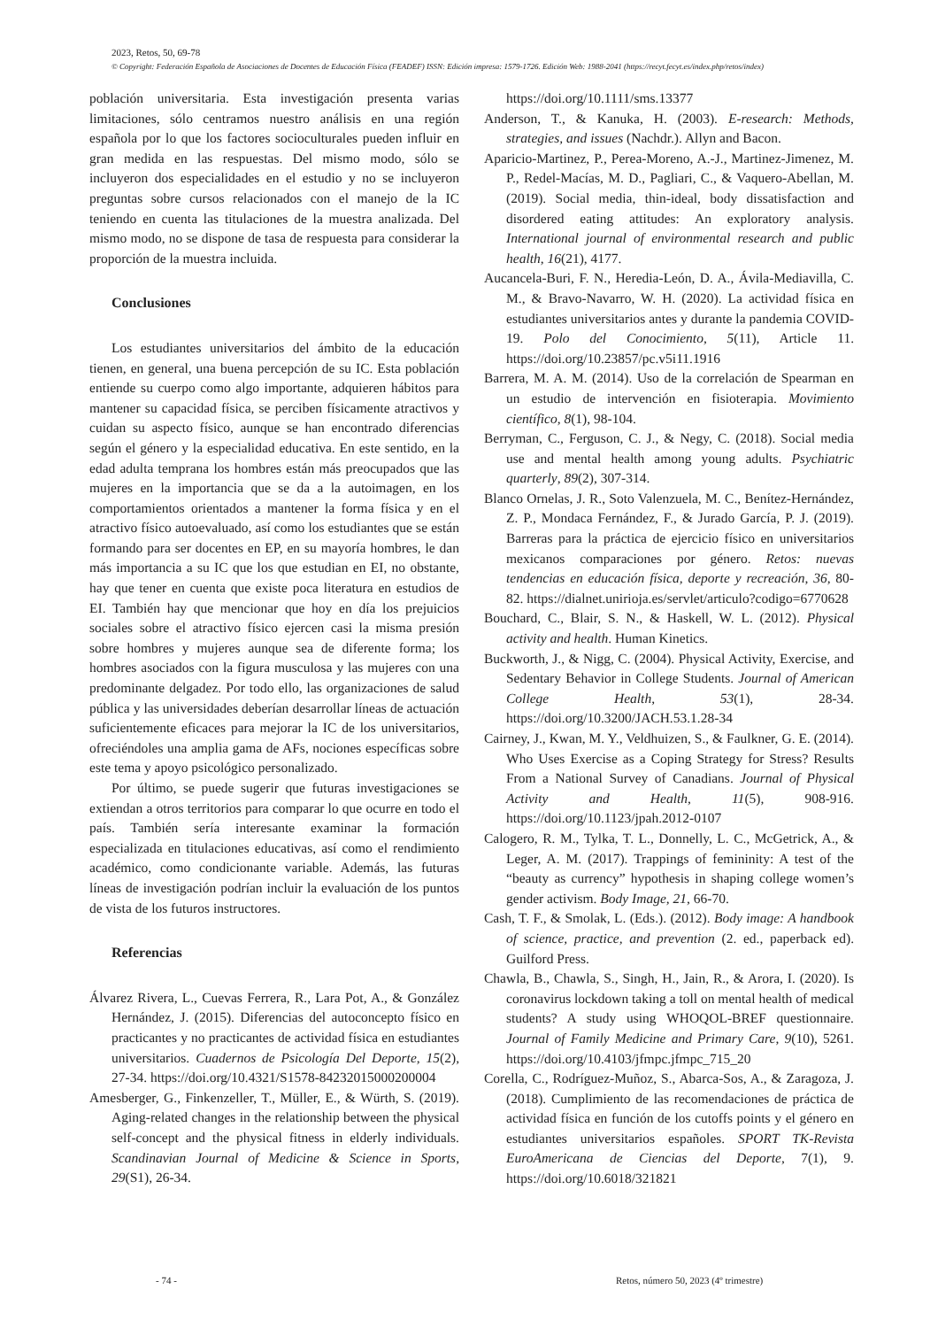2023, Retos, 50, 69-78
© Copyright: Federación Española de Asociaciones de Docentes de Educación Física (FEADEF) ISSN: Edición impresa: 1579-1726. Edición Web: 1988-2041 (https://recyt.fecyt.es/index.php/retos/index)
población universitaria. Esta investigación presenta varias limitaciones, sólo centramos nuestro análisis en una región española por lo que los factores socioculturales pueden influir en gran medida en las respuestas. Del mismo modo, sólo se incluyeron dos especialidades en el estudio y no se incluyeron preguntas sobre cursos relacionados con el manejo de la IC teniendo en cuenta las titulaciones de la muestra analizada. Del mismo modo, no se dispone de tasa de respuesta para considerar la proporción de la muestra incluida.
Conclusiones
Los estudiantes universitarios del ámbito de la educación tienen, en general, una buena percepción de su IC. Esta población entiende su cuerpo como algo importante, adquieren hábitos para mantener su capacidad física, se perciben físicamente atractivos y cuidan su aspecto físico, aunque se han encontrado diferencias según el género y la especialidad educativa. En este sentido, en la edad adulta temprana los hombres están más preocupados que las mujeres en la importancia que se da a la autoimagen, en los comportamientos orientados a mantener la forma física y en el atractivo físico autoevaluado, así como los estudiantes que se están formando para ser docentes en EP, en su mayoría hombres, le dan más importancia a su IC que los que estudian en EI, no obstante, hay que tener en cuenta que existe poca literatura en estudios de EI. También hay que mencionar que hoy en día los prejuicios sociales sobre el atractivo físico ejercen casi la misma presión sobre hombres y mujeres aunque sea de diferente forma; los hombres asociados con la figura musculosa y las mujeres con una predominante delgadez. Por todo ello, las organizaciones de salud pública y las universidades deberían desarrollar líneas de actuación suficientemente eficaces para mejorar la IC de los universitarios, ofreciéndoles una amplia gama de AFs, nociones específicas sobre este tema y apoyo psicológico personalizado.
Por último, se puede sugerir que futuras investigaciones se extiendan a otros territorios para comparar lo que ocurre en todo el país. También sería interesante examinar la formación especializada en titulaciones educativas, así como el rendimiento académico, como condicionante variable. Además, las futuras líneas de investigación podrían incluir la evaluación de los puntos de vista de los futuros instructores.
Referencias
Álvarez Rivera, L., Cuevas Ferrera, R., Lara Pot, A., & González Hernández, J. (2015). Diferencias del autoconcepto físico en practicantes y no practicantes de actividad física en estudiantes universitarios. Cuadernos de Psicología Del Deporte, 15(2), 27-34. https://doi.org/10.4321/S1578-84232015000200004
Amesberger, G., Finkenzeller, T., Müller, E., & Würth, S. (2019). Aging-related changes in the relationship between the physical self-concept and the physical fitness in elderly individuals. Scandinavian Journal of Medicine & Science in Sports, 29(S1), 26-34.
https://doi.org/10.1111/sms.13377
Anderson, T., & Kanuka, H. (2003). E-research: Methods, strategies, and issues (Nachdr.). Allyn and Bacon.
Aparicio-Martinez, P., Perea-Moreno, A.-J., Martinez-Jimenez, M. P., Redel-Macías, M. D., Pagliari, C., & Vaquero-Abellan, M. (2019). Social media, thin-ideal, body dissatisfaction and disordered eating attitudes: An exploratory analysis. International journal of environmental research and public health, 16(21), 4177.
Aucancela-Buri, F. N., Heredia-León, D. A., Ávila-Mediavilla, C. M., & Bravo-Navarro, W. H. (2020). La actividad física en estudiantes universitarios antes y durante la pandemia COVID-19. Polo del Conocimiento, 5(11), Article 11. https://doi.org/10.23857/pc.v5i11.1916
Barrera, M. A. M. (2014). Uso de la correlación de Spearman en un estudio de intervención en fisioterapia. Movimiento científico, 8(1), 98-104.
Berryman, C., Ferguson, C. J., & Negy, C. (2018). Social media use and mental health among young adults. Psychiatric quarterly, 89(2), 307-314.
Blanco Ornelas, J. R., Soto Valenzuela, M. C., Benítez-Hernández, Z. P., Mondaca Fernández, F., & Jurado García, P. J. (2019). Barreras para la práctica de ejercicio físico en universitarios mexicanos comparaciones por género. Retos: nuevas tendencias en educación física, deporte y recreación, 36, 80-82. https://dialnet.unirioja.es/servlet/articulo?codigo=6770628
Bouchard, C., Blair, S. N., & Haskell, W. L. (2012). Physical activity and health. Human Kinetics.
Buckworth, J., & Nigg, C. (2004). Physical Activity, Exercise, and Sedentary Behavior in College Students. Journal of American College Health, 53(1), 28-34. https://doi.org/10.3200/JACH.53.1.28-34
Cairney, J., Kwan, M. Y., Veldhuizen, S., & Faulkner, G. E. (2014). Who Uses Exercise as a Coping Strategy for Stress? Results From a National Survey of Canadians. Journal of Physical Activity and Health, 11(5), 908-916. https://doi.org/10.1123/jpah.2012-0107
Calogero, R. M., Tylka, T. L., Donnelly, L. C., McGetrick, A., & Leger, A. M. (2017). Trappings of femininity: A test of the “beauty as currency” hypothesis in shaping college women’s gender activism. Body Image, 21, 66-70.
Cash, T. F., & Smolak, L. (Eds.). (2012). Body image: A handbook of science, practice, and prevention (2. ed., paperback ed). Guilford Press.
Chawla, B., Chawla, S., Singh, H., Jain, R., & Arora, I. (2020). Is coronavirus lockdown taking a toll on mental health of medical students? A study using WHOQOL-BREF questionnaire. Journal of Family Medicine and Primary Care, 9(10), 5261. https://doi.org/10.4103/jfmpc.jfmpc_715_20
Corella, C., Rodríguez-Muñoz, S., Abarca-Sos, A., & Zaragoza, J. (2018). Cumplimiento de las recomendaciones de práctica de actividad física en función de los cutoffs points y el género en estudiantes universitarios españoles. SPORT TK-Revista EuroAmericana de Ciencias del Deporte, 7(1), 9. https://doi.org/10.6018/321821
- 74 -
Retos, número 50, 2023 (4º trimestre)